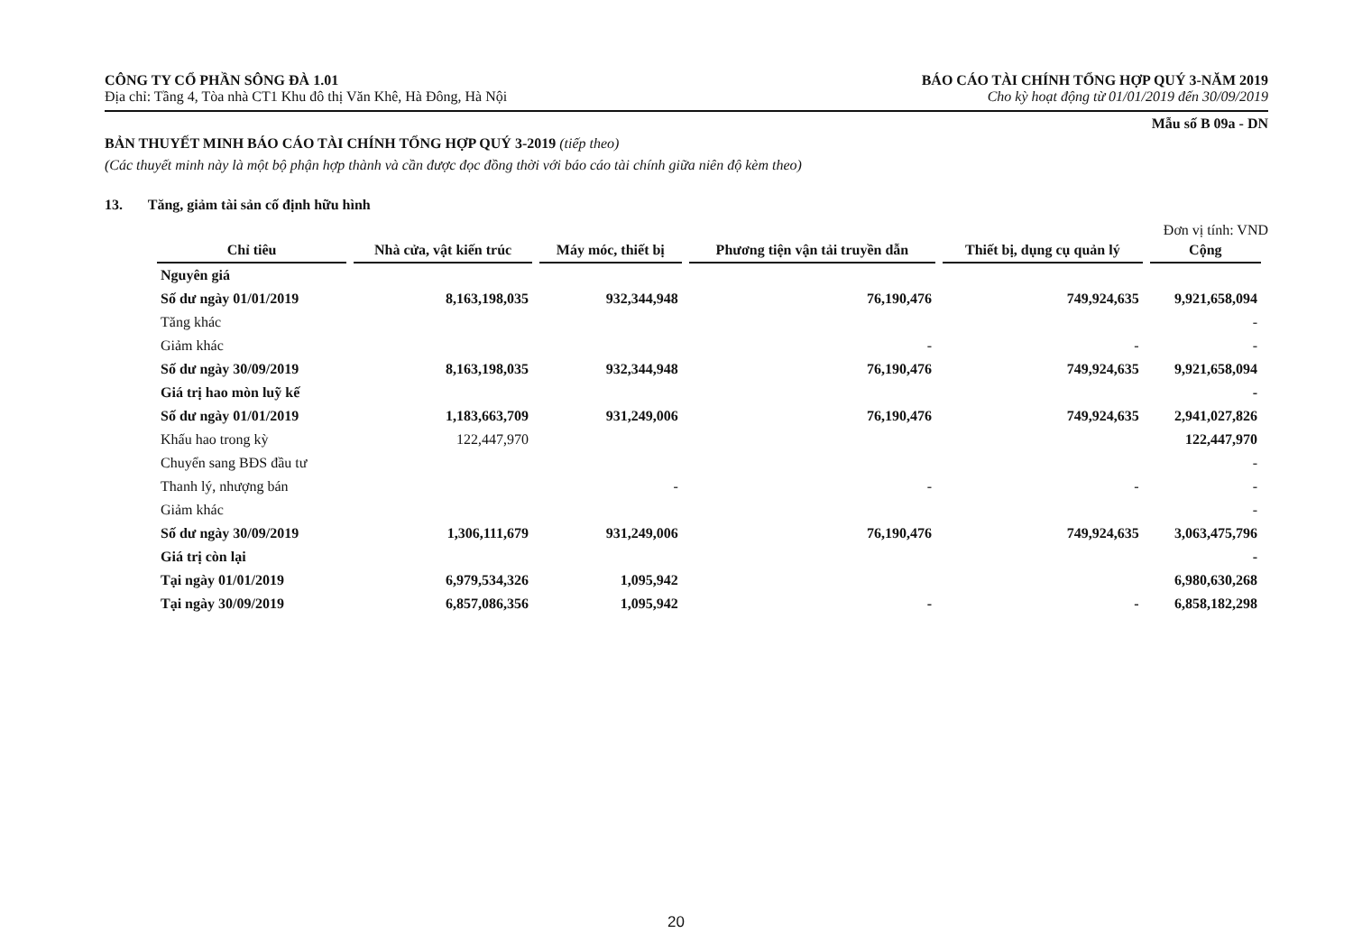CÔNG TY CỔ PHẦN SÔNG ĐÀ 1.01
Địa chỉ: Tầng 4, Tòa nhà CT1 Khu đô thị Văn Khê, Hà Đông, Hà Nội
BÁO CÁO TÀI CHÍNH TỔNG HỢP QUÝ 3-NĂM 2019
Cho kỳ hoạt động từ 01/01/2019 đến 30/09/2019
Mẫu số B 09a - DN
BẢN THUYẾT MINH BÁO CÁO TÀI CHÍNH TỔNG HỢP QUÝ 3-2019 (tiếp theo)
(Các thuyết minh này là một bộ phận hợp thành và cần được đọc đồng thời với báo cáo tài chính giữa niên độ kèm theo)
13. Tăng, giảm tài sản cố định hữu hình
Đơn vị tính: VND
| Chỉ tiêu | Nhà cửa, vật kiến trúc | Máy móc, thiết bị | Phương tiện vận tải truyền dẫn | Thiết bị, dụng cụ quản lý | Cộng |
| --- | --- | --- | --- | --- | --- |
| Nguyên giá | | | | | |
| Số dư ngày 01/01/2019 | 8,163,198,035 | 932,344,948 | 76,190,476 | 749,924,635 | 9,921,658,094 |
| Tăng khác | | | | | - |
| Giảm khác | | | - | - | - |
| Số dư ngày 30/09/2019 | 8,163,198,035 | 932,344,948 | 76,190,476 | 749,924,635 | 9,921,658,094 |
| Giá trị hao mòn luỹ kế | | | | | - |
| Số dư ngày 01/01/2019 | 1,183,663,709 | 931,249,006 | 76,190,476 | 749,924,635 | 2,941,027,826 |
| Khấu hao trong kỳ | 122,447,970 | | | | 122,447,970 |
| Chuyển sang BĐS đầu tư | | | | | - |
| Thanh lý, nhượng bán | | - | - | - | - |
| Giảm khác | | | | | - |
| Số dư ngày 30/09/2019 | 1,306,111,679 | 931,249,006 | 76,190,476 | 749,924,635 | 3,063,475,796 |
| Giá trị còn lại | | | | | - |
| Tại ngày 01/01/2019 | 6,979,534,326 | 1,095,942 | | | 6,980,630,268 |
| Tại ngày 30/09/2019 | 6,857,086,356 | 1,095,942 | - | - | 6,858,182,298 |
20